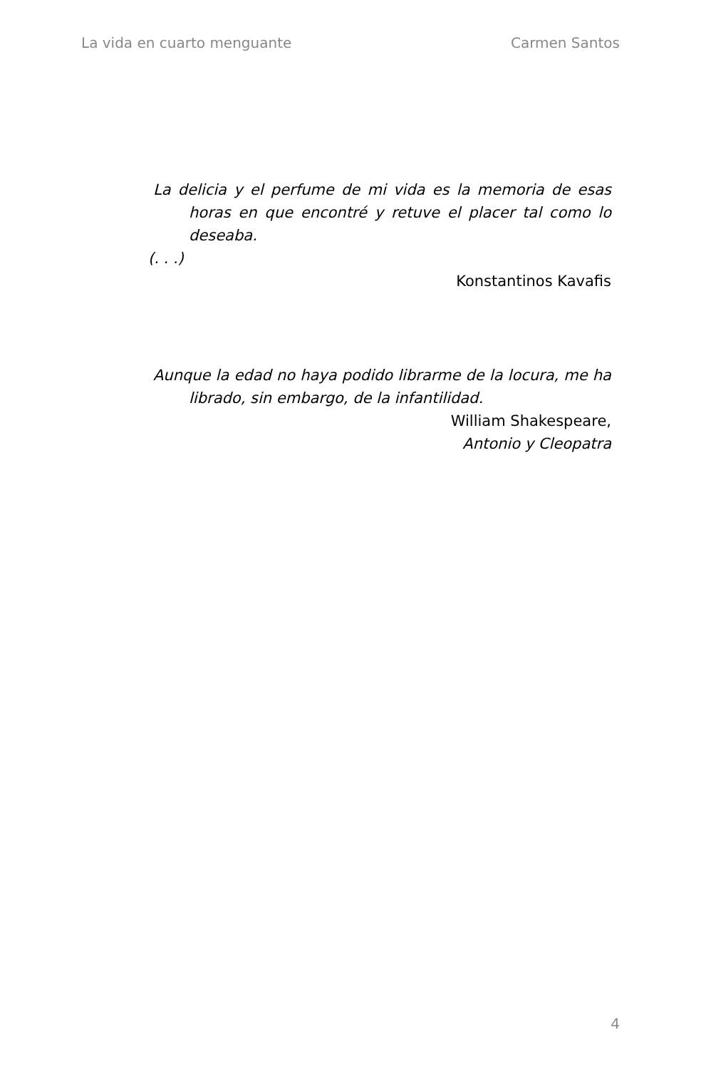La vida en cuarto menguante Carmen Santos
La delicia y el perfume de mi vida es la memoria de esas horas en que encontré y retuve el placer tal como lo deseaba.
(. . .)
Konstantinos Kavafis
Aunque la edad no haya podido librarme de la locura, me ha librado, sin embargo, de la infantilidad.
William Shakespeare,
Antonio y Cleopatra
4